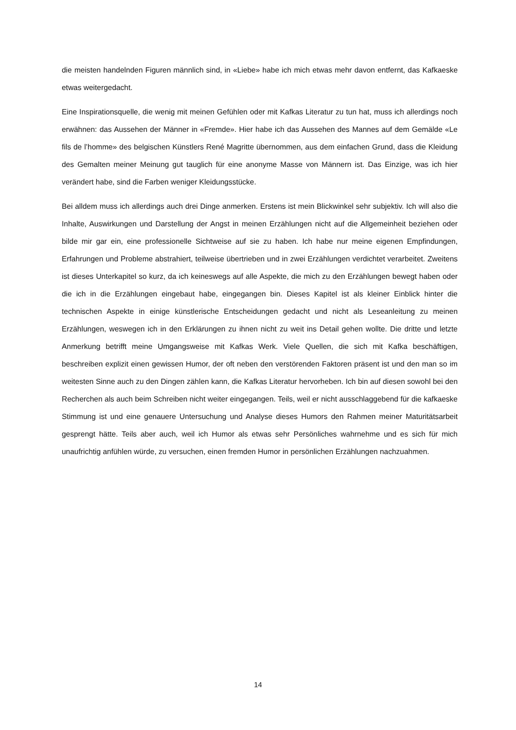die meisten handelnden Figuren männlich sind, in «Liebe» habe ich mich etwas mehr davon entfernt, das Kafkaeske etwas weitergedacht.
Eine Inspirationsquelle, die wenig mit meinen Gefühlen oder mit Kafkas Literatur zu tun hat, muss ich allerdings noch erwähnen: das Aussehen der Männer in «Fremde». Hier habe ich das Aussehen des Mannes auf dem Gemälde «Le fils de l’homme» des belgischen Künstlers René Magritte übernommen, aus dem einfachen Grund, dass die Kleidung des Gemalten meiner Meinung gut tauglich für eine anonyme Masse von Männern ist. Das Einzige, was ich hier verändert habe, sind die Farben weniger Kleidungsstücke.
Bei alldem muss ich allerdings auch drei Dinge anmerken. Erstens ist mein Blickwinkel sehr subjektiv. Ich will also die Inhalte, Auswirkungen und Darstellung der Angst in meinen Erzählungen nicht auf die Allgemeinheit beziehen oder bilde mir gar ein, eine professionelle Sichtweise auf sie zu haben. Ich habe nur meine eigenen Empfindungen, Erfahrungen und Probleme abstrahiert, teilweise übertrieben und in zwei Erzählungen verdichtet verarbeitet. Zweitens ist dieses Unterkapitel so kurz, da ich keineswegs auf alle Aspekte, die mich zu den Erzählungen bewegt haben oder die ich in die Erzählungen eingebaut habe, eingegangen bin. Dieses Kapitel ist als kleiner Einblick hinter die technischen Aspekte in einige künstlerische Entscheidungen gedacht und nicht als Leseanleitung zu meinen Erzählungen, weswegen ich in den Erklärungen zu ihnen nicht zu weit ins Detail gehen wollte. Die dritte und letzte Anmerkung betrifft meine Umgangsweise mit Kafkas Werk. Viele Quellen, die sich mit Kafka beschäftigen, beschreiben explizit einen gewissen Humor, der oft neben den verstörenden Faktoren präsent ist und den man so im weitesten Sinne auch zu den Dingen zählen kann, die Kafkas Literatur hervorheben. Ich bin auf diesen sowohl bei den Recherchen als auch beim Schreiben nicht weiter eingegangen. Teils, weil er nicht ausschlaggebend für die kafkaeske Stimmung ist und eine genauere Untersuchung und Analyse dieses Humors den Rahmen meiner Maturitätsarbeit gesprengt hätte. Teils aber auch, weil ich Humor als etwas sehr Persönliches wahrnehme und es sich für mich unaufrichtig anfühlen würde, zu versuchen, einen fremden Humor in persönlichen Erzählungen nachzuahmen.
14